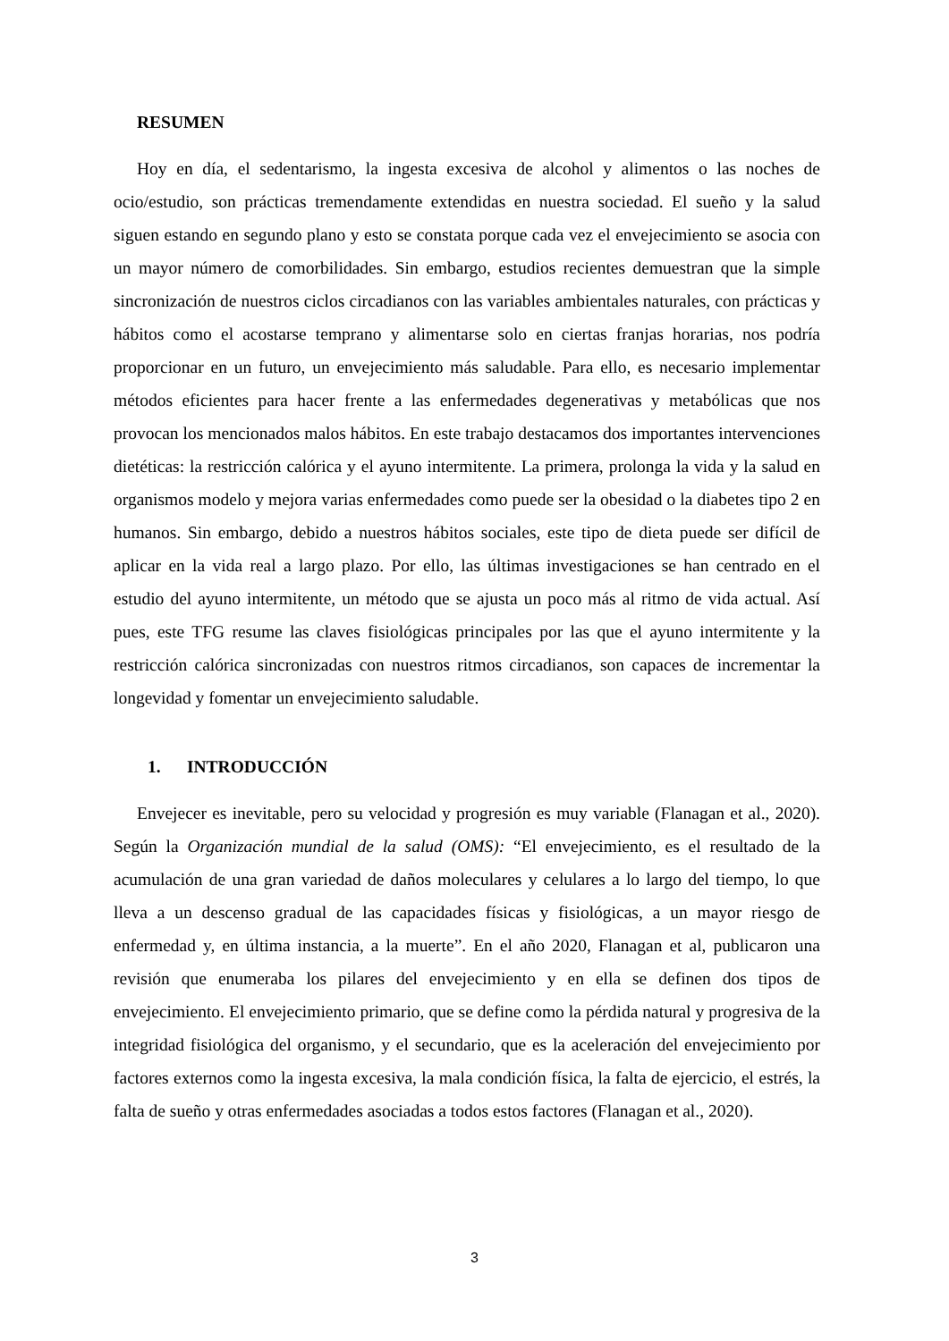RESUMEN
Hoy en día, el sedentarismo, la ingesta excesiva de alcohol y alimentos o las noches de ocio/estudio, son prácticas tremendamente extendidas en nuestra sociedad. El sueño y la salud siguen estando en segundo plano y esto se constata porque cada vez el envejecimiento se asocia con un mayor número de comorbilidades. Sin embargo, estudios recientes demuestran que la simple sincronización de nuestros ciclos circadianos con las variables ambientales naturales, con prácticas y hábitos como el acostarse temprano y alimentarse solo en ciertas franjas horarias, nos podría proporcionar en un futuro, un envejecimiento más saludable. Para ello, es necesario implementar métodos eficientes para hacer frente a las enfermedades degenerativas y metabólicas que nos provocan los mencionados malos hábitos. En este trabajo destacamos dos importantes intervenciones dietéticas: la restricción calórica y el ayuno intermitente. La primera, prolonga la vida y la salud en organismos modelo y mejora varias enfermedades como puede ser la obesidad o la diabetes tipo 2 en humanos. Sin embargo, debido a nuestros hábitos sociales, este tipo de dieta puede ser difícil de aplicar en la vida real a largo plazo. Por ello, las últimas investigaciones se han centrado en el estudio del ayuno intermitente, un método que se ajusta un poco más al ritmo de vida actual. Así pues, este TFG resume las claves fisiológicas principales por las que el ayuno intermitente y la restricción calórica sincronizadas con nuestros ritmos circadianos, son capaces de incrementar la longevidad y fomentar un envejecimiento saludable.
1. INTRODUCCIÓN
Envejecer es inevitable, pero su velocidad y progresión es muy variable (Flanagan et al., 2020). Según la Organización mundial de la salud (OMS): “El envejecimiento, es el resultado de la acumulación de una gran variedad de daños moleculares y celulares a lo largo del tiempo, lo que lleva a un descenso gradual de las capacidades físicas y fisiológicas, a un mayor riesgo de enfermedad y, en última instancia, a la muerte”. En el año 2020, Flanagan et al, publicaron una revisión que enumeraba los pilares del envejecimiento y en ella se definen dos tipos de envejecimiento. El envejecimiento primario, que se define como la pérdida natural y progresiva de la integridad fisiológica del organismo, y el secundario, que es la aceleración del envejecimiento por factores externos como la ingesta excesiva, la mala condición física, la falta de ejercicio, el estrés, la falta de sueño y otras enfermedades asociadas a todos estos factores (Flanagan et al., 2020).
3